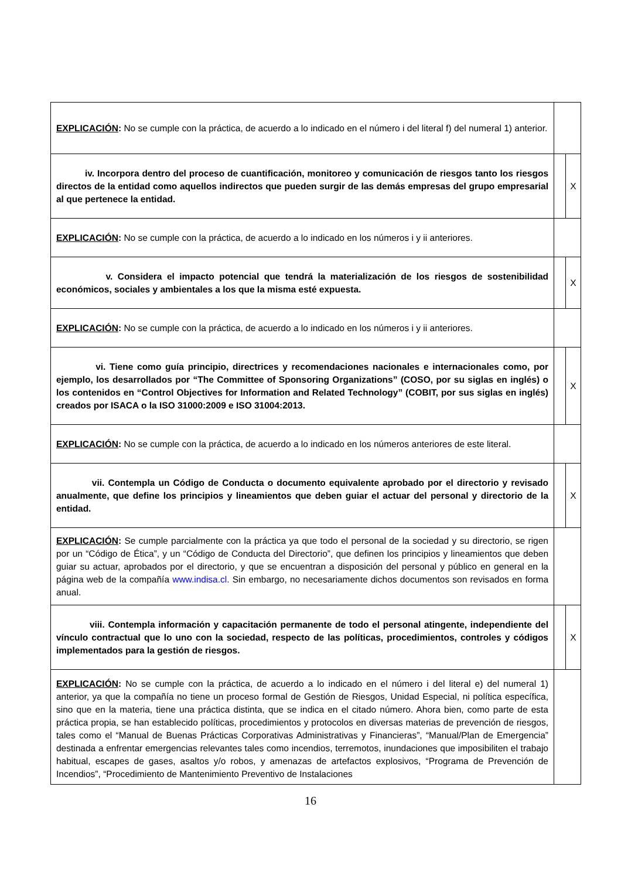| EXPLICACIÓN : No se cumple con la práctica, de acuerdo a lo indicado en el número i del literal f) del numeral 1) anterior. | | |
| iv. Incorpora dentro del proceso de cuantificación, monitoreo y comunicación de riesgos tanto los riesgos directos de la entidad como aquellos indirectos que pueden surgir de las demás empresas del grupo empresarial al que pertenece la entidad. | | X |
| EXPLICACIÓN : No se cumple con la práctica, de acuerdo a lo indicado en los números i y ii anteriores. | | |
| v. Considera el impacto potencial que tendrá la materialización de los riesgos de sostenibilidad económicos, sociales y ambientales a los que la misma esté expuesta. | | X |
| EXPLICACIÓN : No se cumple con la práctica, de acuerdo a lo indicado en los números i y ii anteriores. | | |
| vi. Tiene como guía principio, directrices y recomendaciones nacionales e internacionales como, por ejemplo, los desarrollados por “The Committee of Sponsoring Organizations” (COSO, por su siglas en inglés) o los contenidos en “Control Objectives for Information and Related Technology” (COBIT, por sus siglas en inglés) creados por ISACA o la ISO 31000:2009 e ISO 31004:2013. | | X |
| EXPLICACIÓN : No se cumple con la práctica, de acuerdo a lo indicado en los números anteriores de este literal. | | |
| vii. Contempla un Código de Conducta o documento equivalente aprobado por el directorio y revisado anualmente, que define los principios y lineamientos que deben guiar el actuar del personal y directorio de la entidad. | | X |
| EXPLICACIÓN : Se cumple parcialmente con la práctica ya que todo el personal de la sociedad y su directorio, se rigen por un “Código de Ética”, y un “Código de Conducta del Directorio”, que definen los principios y lineamientos que deben guiar su actuar, aprobados por el directorio, y que se encuentran a disposición del personal y público en general en la página web de la compañía www.indisa.cl . Sin embargo, no necesariamente dichos documentos son revisados en forma anual. | | |
| viii. Contempla información y capacitación permanente de todo el personal atingente, independiente del vínculo contractual que lo uno con la sociedad, respecto de las políticas, procedimientos, controles y códigos implementados para la gestión de riesgos. | | X |
| EXPLICACIÓN : No se cumple con la práctica, de acuerdo a lo indicado en el número i del literal e) del numeral 1) anterior, ya que la compañía no tiene un proceso formal de Gestión de Riesgos, Unidad Especial, ni política específica, sino que en la materia, tiene una práctica distinta, que se indica en el citado número. Ahora bien, como parte de esta práctica propia, se han establecido políticas, procedimientos y protocolos en diversas materias de prevención de riesgos, tales como el “Manual de Buenas Prácticas Corporativas Administrativas y Financieras”, “Manual/Plan de Emergencia” destinada a enfrentar emergencias relevantes tales como incendios, terremotos, inundaciones que imposibiliten el trabajo habitual, escapes de gases, asaltos y/o robos, y amenazas de artefactos explosivos, “Programa de Prevención de Incendios”, “Procedimiento de Mantenimiento Preventivo de Instalaciones | | |
16